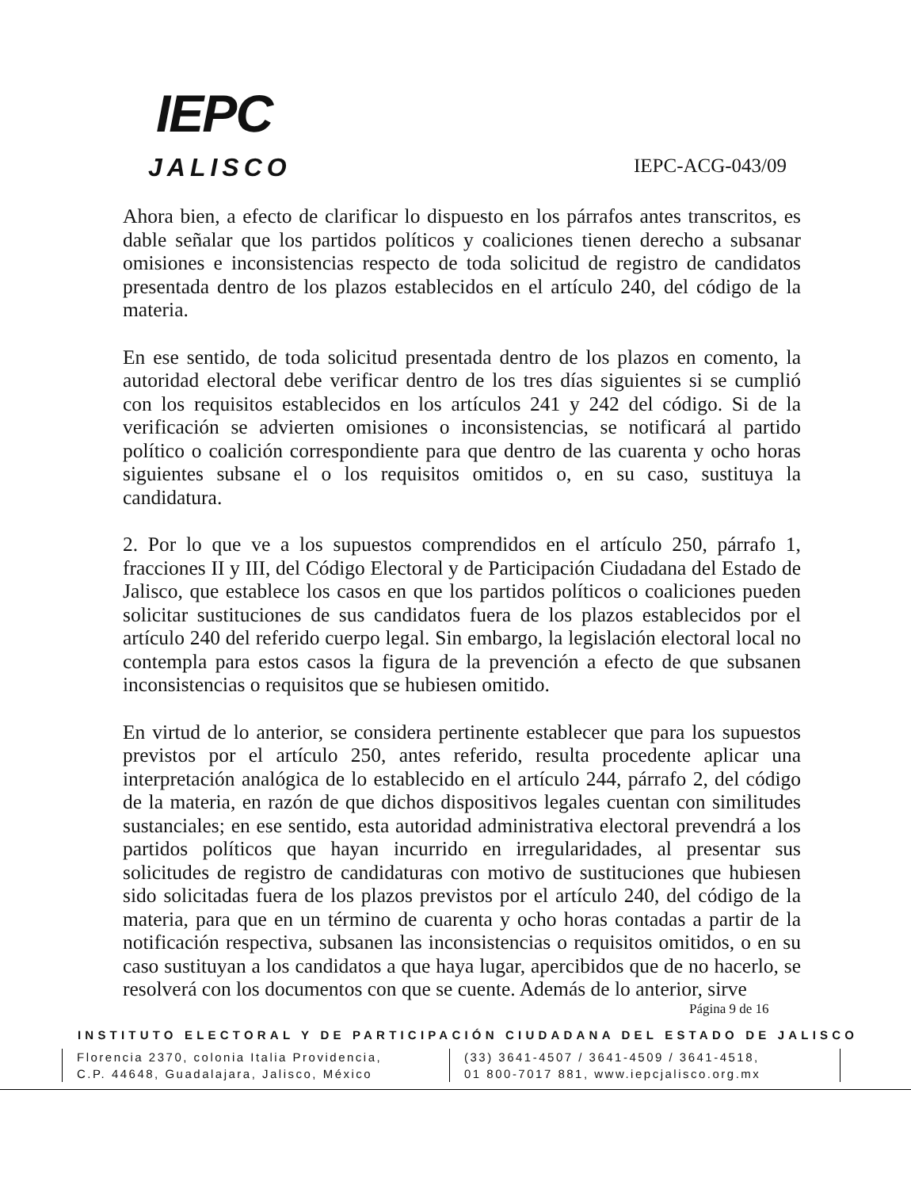IEPC
JALISCO
IEPC-ACG-043/09
Ahora bien, a efecto de clarificar lo dispuesto en los párrafos antes transcritos, es dable señalar que los partidos políticos y coaliciones tienen derecho a subsanar omisiones e inconsistencias respecto de toda solicitud de registro de candidatos presentada dentro de los plazos establecidos en el artículo 240, del código de la materia.
En ese sentido, de toda solicitud presentada dentro de los plazos en comento, la autoridad electoral debe verificar dentro de los tres días siguientes si se cumplió con los requisitos establecidos en los artículos 241 y 242 del código. Si de la verificación se advierten omisiones o inconsistencias, se notificará al partido político o coalición correspondiente para que dentro de las cuarenta y ocho horas siguientes subsane el o los requisitos omitidos o, en su caso, sustituya la candidatura.
2. Por lo que ve a los supuestos comprendidos en el artículo 250, párrafo 1, fracciones II y III, del Código Electoral y de Participación Ciudadana del Estado de Jalisco, que establece los casos en que los partidos políticos o coaliciones pueden solicitar sustituciones de sus candidatos fuera de los plazos establecidos por el artículo 240 del referido cuerpo legal. Sin embargo, la legislación electoral local no contempla para estos casos la figura de la prevención a efecto de que subsanen inconsistencias o requisitos que se hubiesen omitido.
En virtud de lo anterior, se considera pertinente establecer que para los supuestos previstos por el artículo 250, antes referido, resulta procedente aplicar una interpretación analógica de lo establecido en el artículo 244, párrafo 2, del código de la materia, en razón de que dichos dispositivos legales cuentan con similitudes sustanciales; en ese sentido, esta autoridad administrativa electoral prevendrá a los partidos políticos que hayan incurrido en irregularidades, al presentar sus solicitudes de registro de candidaturas con motivo de sustituciones que hubiesen sido solicitadas fuera de los plazos previstos por el artículo 240, del código de la materia, para que en un término de cuarenta y ocho horas contadas a partir de la notificación respectiva, subsanen las inconsistencias o requisitos omitidos, o en su caso sustituyan a los candidatos a que haya lugar, apercibidos que de no hacerlo, se resolverá con los documentos con que se cuente. Además de lo anterior, sirve
Página 9 de 16
INSTITUTO ELECTORAL Y DE PARTICIPACIÓN CIUDADANA DEL ESTADO DE JALISCO
Florencia 2370, colonia Italia Providencia,
C.P. 44648, Guadalajara, Jalisco, México
(33) 3641-4507 / 3641-4509 / 3641-4518,
01 800-7017 881, www.iepcjalisco.org.mx